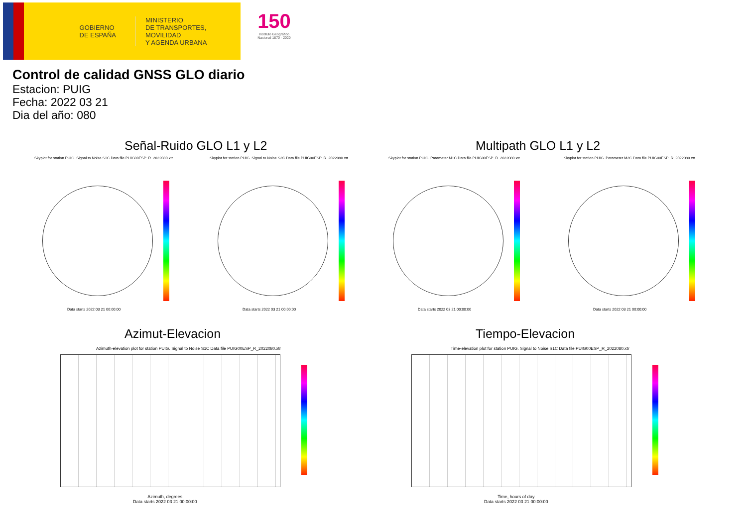GOBIERNO
DE ESPAÑA
MINISTERIO
DE TRANSPORTES, MOVILIDAD
Y AGENDA URBANA
150
Instituto Geográfico Nacional 1870 · 2020
Control de calidad GNSS GLO diario
Estacion: PUIG
Fecha: 2022 03 21
Dia del año: 080
Señal-Ruido GLO L1 y L2 Multipath GLO L1 y L2
Skyplot for station PUIG. Signal to Noise S1C Data file PUIG00ESP_R_2022080.xtr
Skyplot for station PUIG. Signal to Noise S2C Data file PUIG00ESP_R_2022080.xtr
Skyplot for station PUIG. Parameter M1C Data file PUIG00ESP_R_2022080.xtr
Skyplot for station PUIG. Parameter M2C Data file PUIG00ESP_R_2022080.xtr
Data starts 2022 03 21 00:00:00
Data starts 2022 03 21 00:00:00
Data starts 2022 03 21 00:00:00
Data starts 2022 03 21 00:00:00
Azimut-Elevacion Tiempo-Elevacion
Azimuth-elevation plot for station PUIG. Signal to Noise S1C Data file PUIG00ESP_R_2022080.xtr
Time-elevation plot for station PUIG. Signal to Noise S1C Data file PUIG00ESP_R_2022080.xtr
Azimuth, degrees
Data starts 2022 03 21 00:00:00
Time, hours of day
Data starts 2022 03 21 00:00:00